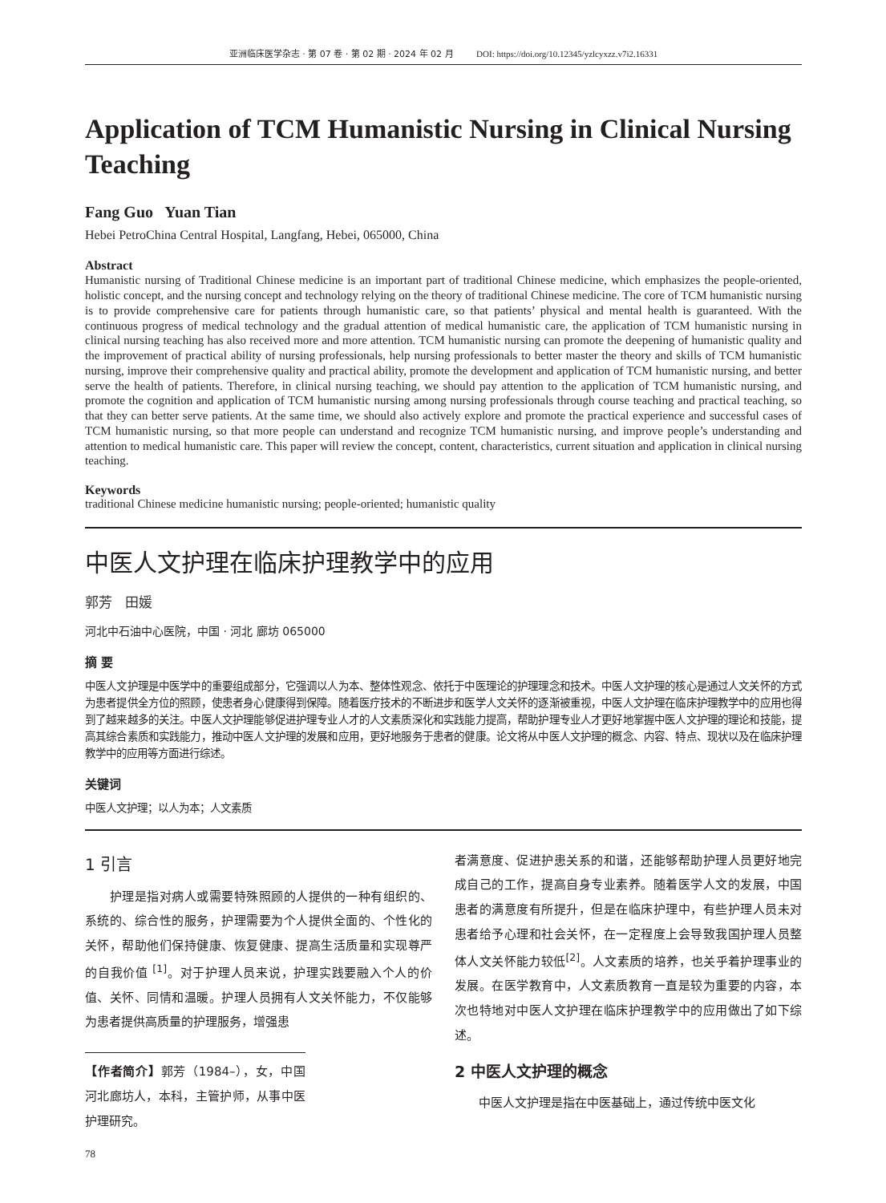亚洲临床医学杂志 · 第 07 卷 · 第 02 期 · 2024 年 02 月 DOI: https://doi.org/10.12345/yzlcyxzz.v7i2.16331
Application of TCM Humanistic Nursing in Clinical Nursing Teaching
Fang Guo Yuan Tian
Hebei PetroChina Central Hospital, Langfang, Hebei, 065000, China
Abstract
Humanistic nursing of Traditional Chinese medicine is an important part of traditional Chinese medicine, which emphasizes the people-oriented, holistic concept, and the nursing concept and technology relying on the theory of traditional Chinese medicine. The core of TCM humanistic nursing is to provide comprehensive care for patients through humanistic care, so that patients’ physical and mental health is guaranteed. With the continuous progress of medical technology and the gradual attention of medical humanistic care, the application of TCM humanistic nursing in clinical nursing teaching has also received more and more attention. TCM humanistic nursing can promote the deepening of humanistic quality and the improvement of practical ability of nursing professionals, help nursing professionals to better master the theory and skills of TCM humanistic nursing, improve their comprehensive quality and practical ability, promote the development and application of TCM humanistic nursing, and better serve the health of patients. Therefore, in clinical nursing teaching, we should pay attention to the application of TCM humanistic nursing, and promote the cognition and application of TCM humanistic nursing among nursing professionals through course teaching and practical teaching, so that they can better serve patients. At the same time, we should also actively explore and promote the practical experience and successful cases of TCM humanistic nursing, so that more people can understand and recognize TCM humanistic nursing, and improve people’s understanding and attention to medical humanistic care. This paper will review the concept, content, characteristics, current situation and application in clinical nursing teaching.
Keywords
traditional Chinese medicine humanistic nursing; people-oriented; humanistic quality
中医人文护理在临床护理教学中的应用
郭芳 田媛
河北中石油中心医院，中国 · 河北 廊坊 065000
摘 要
中医人文护理是中医学中的重要组成部分，它强调以人为本、整体性观念、依托于中医理论的护理理念和技术。中医人文护理的核心是通过人文关怀的方式为患者提供全方位的照顾，使患者身心健康得到保障。随着医疗技术的不断进步和医学人文关怀的逐渐被重视，中医人文护理在临床护理教学中的应用也得到了越来越多的关注。中医人文护理能够促进护理专业人才的人文素质深化和实践能力提高，帮助护理专业人才更好地掌握中医人文护理的理论和技能，提高其综合素质和实践能力，推动中医人文护理的发展和应用，更好地服务于患者的健康。论文将从中医人文护理的概念、内容、特点、现状以及在临床护理教学中的应用等方面进行综述。
关键词
中医人文护理；以人为本；人文素质
1 引言
  护理是指对病人或需要特殊照顾的人提供的一种有组织的、系统的、综合性的服务，护理需要为个人提供全面的、个性化的关怀，帮助他们保持健康、恢复健康、提高生活质量和实现尊严的自我价值 <sup>[1]</sup>。对于护理人员来说，护理实践要融入个人的价值、关怀、同情和温暖。护理人员拥有人文关怀能力，不仅能够为患者提供高质量的护理服务，增强患
【作者简介】郭芳（1984–），女，中国河北廊坊人，本科，主管护师，从事中医护理研究。
者满意度、促进护患关系的和谐，还能够帮助护理人员更好地完成自己的工作，提高自身专业素养。随着医学人文的发展，中国患者的满意度有所提升，但是在临床护理中，有些护理人员未对患者给予心理和社会关怀，在一定程度上会导致我国护理人员整体人文关怀能力较低<sup>[2]</sup>。人文素质的培养，也关乎着护理事业的发展。在医学教育中，人文素质教育一直是较为重要的内容，本次也特地对中医人文护理在临床护理教学中的应用做出了如下综述。
2 中医人文护理的概念
  中医人文护理是指在中医基础上，通过传统中医文化
78